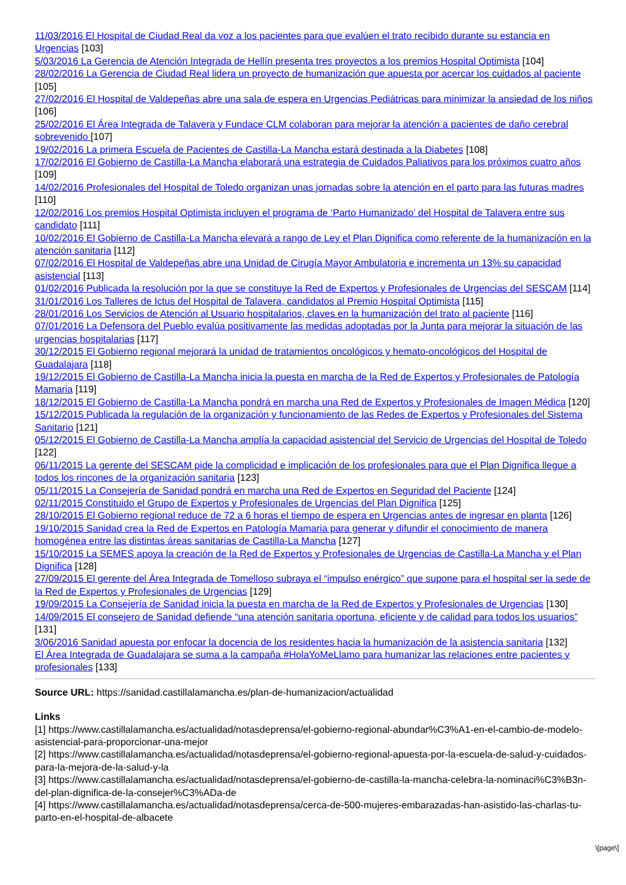11/03/2016 El Hospital de Ciudad Real da voz a los pacientes para que evalúen el trato recibido durante su estancia en Urgencias [103]
5/03/2016 La Gerencia de Atención Integrada de Hellín presenta tres proyectos a los premios Hospital Optimista [104]
28/02/2016 La Gerencia de Ciudad Real lidera un proyecto de humanización que apuesta por acercar los cuidados al paciente [105]
27/02/2016 El Hospital de Valdepeñas abre una sala de espera en Urgencias Pediátricas para minimizar la ansiedad de los niños [106]
25/02/2016 El Área Integrada de Talavera y Fundace CLM colaboran para mejorar la atención a pacientes de daño cerebral sobrevenido [107]
19/02/2016 La primera Escuela de Pacientes de Castilla-La Mancha estará destinada a la Diabetes [108]
17/02/2016 El Gobierno de Castilla-La Mancha elaborará una estrategia de Cuidados Paliativos para los próximos cuatro años [109]
14/02/2016 Profesionales del Hospital de Toledo organizan unas jornadas sobre la atención en el parto para las futuras madres [110]
12/02/2016 Los premios Hospital Optimista incluyen el programa de ‘Parto Humanizado’ del Hospital de Talavera entre sus candidato [111]
10/02/2016 El Gobierno de Castilla-La Mancha elevará a rango de Ley el Plan Dignifica como referente de la humanización en la atención sanitaria [112]
07/02/2016 El Hospital de Valdepeñas abre una Unidad de Cirugía Mayor Ambulatoria e incrementa un 13% su capacidad asistencial [113]
01/02/2016 Publicada la resolución por la que se constituye la Red de Expertos y Profesionales de Urgencias del SESCAM [114]
31/01/2016 Los Talleres de Ictus del Hospital de Talavera, candidatos al Premio Hospital Optimista [115]
28/01/2016 Los Servicios de Atención al Usuario hospitalarios, claves en la humanización del trato al paciente [116]
07/01/2016 La Defensora del Pueblo evalúa positivamente las medidas adoptadas por la Junta para mejorar la situación de las urgencias hospitalarias [117]
30/12/2015 El Gobierno regional mejorará la unidad de tratamientos oncológicos y hemato-oncológicos del Hospital de Guadalajara [118]
19/12/2015 El Gobierno de Castilla-La Mancha inicia la puesta en marcha de la Red de Expertos y Profesionales de Patología Mamaria [119]
18/12/2015 El Gobierno de Castilla-La Mancha pondrá en marcha una Red de Expertos y Profesionales de Imagen Médica [120]
15/12/2015 Publicada la regulación de la organización y funcionamiento de las Redes de Expertos y Profesionales del Sistema Sanitario [121]
05/12/2015 El Gobierno de Castilla-La Mancha amplía la capacidad asistencial del Servicio de Urgencias del Hospital de Toledo [122]
06/11/2015 La gerente del SESCAM pide la complicidad e implicación de los profesionales para que el Plan Dignifica llegue a todos los rincones de la organización sanitaria [123]
05/11/2015 La Consejería de Sanidad pondrá en marcha una Red de Expertos en Seguridad del Paciente [124]
02/11/2015 Constituido el Grupo de Expertos y Profesionales de Urgencias del Plan Dignifica [125]
28/10/2015 El Gobierno regional reduce de 72 a 6 horas el tiempo de espera en Urgencias antes de ingresar en planta [126]
19/10/2015 Sanidad crea la Red de Expertos en Patología Mamaria para generar y difundir el conocimiento de manera homogénea entre las distintas áreas sanitarias de Castilla-La Mancha [127]
15/10/2015 La SEMES apoya la creación de la Red de Expertos y Profesionales de Urgencias de Castilla-La Mancha y el Plan Dignifica [128]
27/09/2015 El gerente del Área Integrada de Tomelloso subraya el “impulso enérgico” que supone para el hospital ser la sede de la Red de Expertos y Profesionales de Urgencias [129]
19/09/2015 La Consejería de Sanidad inicia la puesta en marcha de la Red de Expertos y Profesionales de Urgencias [130]
14/09/2015 El consejero de Sanidad defiende “una atención sanitaria oportuna, eficiente y de calidad para todos los usuarios” [131]
3/06/2016 Sanidad apuesta por enfocar la docencia de los residentes hacia la humanización de la asistencia sanitaria [132]
El Área Integrada de Guadalajara se suma a la campaña #HolaYoMeLlamo para humanizar las relaciones entre pacientes y profesionales [133]
Source URL: https://sanidad.castillalamancha.es/plan-de-humanizacion/actualidad
Links
[1] https://www.castillalamancha.es/actualidad/notasdeprensa/el-gobierno-regional-abundar%C3%A1-en-el-cambio-de-modelo-asistencial-para-proporcionar-una-mejor
[2] https://www.castillalamancha.es/actualidad/notasdeprensa/el-gobierno-regional-apuesta-por-la-escuela-de-salud-y-cuidados-para-la-mejora-de-la-salud-y-la
[3] https://www.castillalamancha.es/actualidad/notasdeprensa/el-gobierno-de-castilla-la-mancha-celebra-la-nominaci%C3%B3n-del-plan-dignifica-de-la-consejer%C3%ADa-de
[4] https://www.castillalamancha.es/actualidad/notasdeprensa/cerca-de-500-mujeres-embarazadas-han-asistido-las-charlas-tu-parto-en-el-hospital-de-albacete
\[page\]